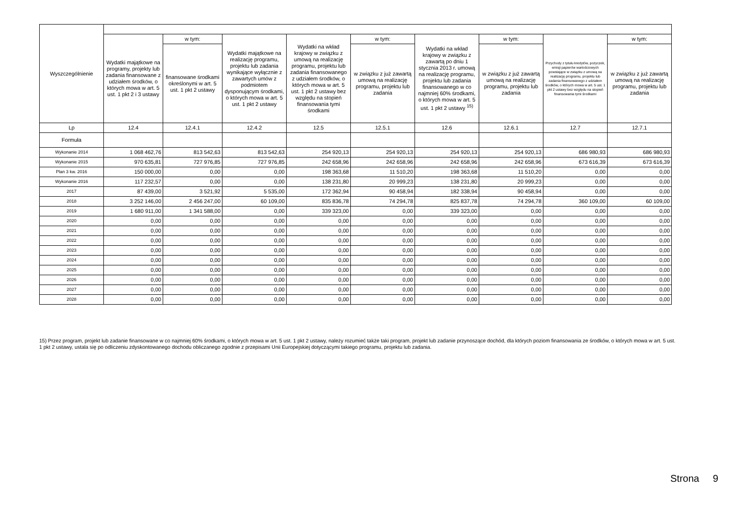| Wyszczególnienie | | | | | | | | | |
| --- | --- | --- | --- | --- | --- | --- | --- | --- | --- |
| | Wydatki majątkowe na programy, projekty lub zadania finansowane z udziałem środków, o których mowa w art. 5 ust. 1 pkt 2 i 3 ustawy | w tym: | Wydatki majątkowe na realizację programu, projektu lub zadania wynikające wyłącznie z zawartych umów z podmiotem dysponującym środkami, o których mowa w art. 5 ust. 1 pkt 2 ustawy | Wydatki na wkład krajowy w związku z umową na realizację programu, projektu lub zadania finansowanego z udziałem środków, o których mowa w art. 5 ust. 1 pkt 2 ustawy bez względu na stopień finansowania tymi środkami | w tym: | Wydatki na wkład krajowy w związku z zawartą po dniu 1 stycznia 2013 r. umową na realizację programu, projektu lub zadania finansowanego w co najmniej 60% środkami, o których mowa w art. 5 ust. 1 pkt 2 ustawy <sup>15)</sup> | w tym: | Przychody z tytułu kredytów, pożyczek, emisji papierów wartościowych powstające w związku z umową na realizację programu, projektu lub zadania finansowanego z udziałem środków, o których mowa w art. 5 ust. 1 pkt 2 ustawy bez względu na stopień finansowania tymi środkami | w tym: |
| | | finansowane środkami określonymi w art. 5 ust. 1 pkt 2 ustawy | | | w związku z już zawartą umową na realizację programu, projektu lub zadania | | w związku z już zawartą umową na realizację programu, projektu lub zadania | | w związku z już zawartą umową na realizację programu, projektu lub zadania |
| Lp | 12.4 | 12.4.1 | 12.4.2 | 12.5 | 12.5.1 | 12.6 | 12.6.1 | 12.7 | 12.7.1 |
| Formuła | | | | | | | | | |
| Wykonanie 2014 | 1 068 462,76 | 813 542,63 | 813 542,63 | 254 920,13 | 254 920,13 | 254 920,13 | 254 920,13 | 686 980,93 | 686 980,93 |
| Wykonanie 2015 | 970 635,81 | 727 976,85 | 727 976,85 | 242 658,96 | 242 658,96 | 242 658,96 | 242 658,96 | 673 616,39 | 673 616,39 |
| Plan 3 kw. 2016 | 150 000,00 | 0,00 | 0,00 | 198 363,68 | 11 510,20 | 198 363,68 | 11 510,20 | 0,00 | 0,00 |
| Wykonanie 2016 | 117 232,57 | 0,00 | 0,00 | 138 231,80 | 20 999,23 | 138 231,80 | 20 999,23 | 0,00 | 0,00 |
| 2017 | 87 439,00 | 3 521,92 | 5 535,00 | 172 362,94 | 90 458,94 | 182 338,94 | 90 458,94 | 0,00 | 0,00 |
| 2018 | 3 252 146,00 | 2 456 247,00 | 60 109,00 | 835 836,78 | 74 294,78 | 825 837,78 | 74 294,78 | 360 109,00 | 60 109,00 |
| 2019 | 1 680 911,00 | 1 341 588,00 | 0,00 | 339 323,00 | 0,00 | 339 323,00 | 0,00 | 0,00 | 0,00 |
| 2020 | 0,00 | 0,00 | 0,00 | 0,00 | 0,00 | 0,00 | 0,00 | 0,00 | 0,00 |
| 2021 | 0,00 | 0,00 | 0,00 | 0,00 | 0,00 | 0,00 | 0,00 | 0,00 | 0,00 |
| 2022 | 0,00 | 0,00 | 0,00 | 0,00 | 0,00 | 0,00 | 0,00 | 0,00 | 0,00 |
| 2023 | 0,00 | 0,00 | 0,00 | 0,00 | 0,00 | 0,00 | 0,00 | 0,00 | 0,00 |
| 2024 | 0,00 | 0,00 | 0,00 | 0,00 | 0,00 | 0,00 | 0,00 | 0,00 | 0,00 |
| 2025 | 0,00 | 0,00 | 0,00 | 0,00 | 0,00 | 0,00 | 0,00 | 0,00 | 0,00 |
| 2026 | 0,00 | 0,00 | 0,00 | 0,00 | 0,00 | 0,00 | 0,00 | 0,00 | 0,00 |
| 2027 | 0,00 | 0,00 | 0,00 | 0,00 | 0,00 | 0,00 | 0,00 | 0,00 | 0,00 |
| 2028 | 0,00 | 0,00 | 0,00 | 0,00 | 0,00 | 0,00 | 0,00 | 0,00 | 0,00 |
15) Przez program, projekt lub zadanie finansowane w co najmniej 60% środkami, o których mowa w art. 5 ust. 1 pkt 2 ustawy, należy rozumieć także taki program, projekt lub zadanie przynoszące dochód, dla których poziom finansowania ze środków, o których mowa w art. 5 ust. 1 pkt 2 ustawy, ustala się po odliczeniu zdyskontowanego dochodu obliczanego zgodnie z przepisami Unii Europejskiej dotyczącymi takiego programu, projektu lub zadania.
Strona 9